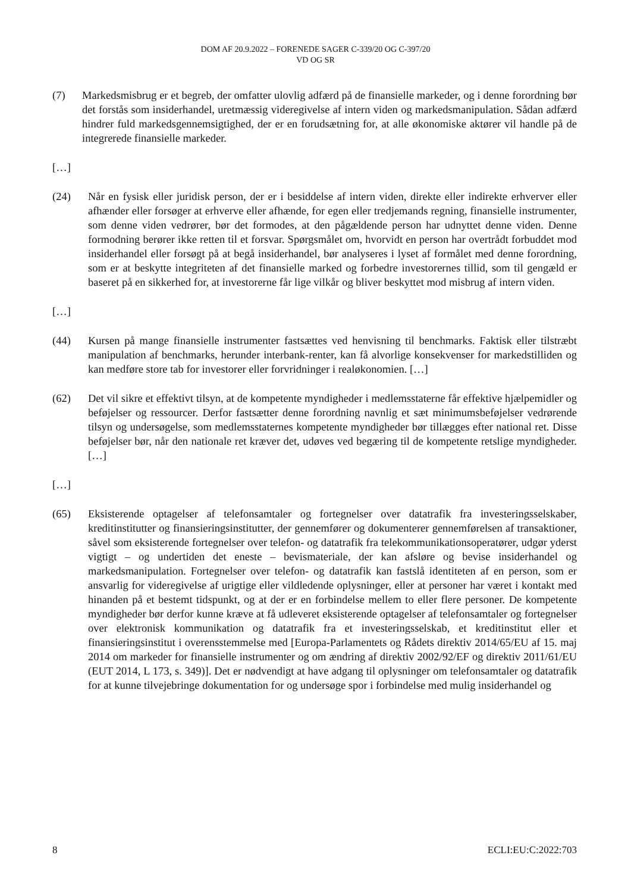DOM AF 20.9.2022 – FORENEDE SAGER C-339/20 OG C-397/20
VD OG SR
(7) Markedsmisbrug er et begreb, der omfatter ulovlig adfærd på de finansielle markeder, og i denne forordning bør det forstås som insiderhandel, uretmæssig videregivelse af intern viden og markedsmanipulation. Sådan adfærd hindrer fuld markedsgennemsigtighed, der er en forudsætning for, at alle økonomiske aktører vil handle på de integrerede finansielle markeder.
[…]
(24) Når en fysisk eller juridisk person, der er i besiddelse af intern viden, direkte eller indirekte erhverver eller afhænder eller forsøger at erhverve eller afhænde, for egen eller tredjemands regning, finansielle instrumenter, som denne viden vedrører, bør det formodes, at den pågældende person har udnyttet denne viden. Denne formodning berører ikke retten til et forsvar. Spørgsmålet om, hvorvidt en person har overtrådt forbuddet mod insiderhandel eller forsøgt på at begå insiderhandel, bør analyseres i lyset af formålet med denne forordning, som er at beskytte integriteten af det finansielle marked og forbedre investorernes tillid, som til gengæld er baseret på en sikkerhed for, at investorerne får lige vilkår og bliver beskyttet mod misbrug af intern viden.
[…]
(44) Kursen på mange finansielle instrumenter fastsættes ved henvisning til benchmarks. Faktisk eller tilstræbt manipulation af benchmarks, herunder interbank-renter, kan få alvorlige konsekvenser for markedstilliden og kan medføre store tab for investorer eller forvridninger i realøkonomien. […]
(62) Det vil sikre et effektivt tilsyn, at de kompetente myndigheder i medlemsstaterne får effektive hjælpemidler og beføjelser og ressourcer. Derfor fastsætter denne forordning navnlig et sæt minimumsbeføjelser vedrørende tilsyn og undersøgelse, som medlemsstaternes kompetente myndigheder bør tillægges efter national ret. Disse beføjelser bør, når den nationale ret kræver det, udøves ved begæring til de kompetente retslige myndigheder. […]
[…]
(65) Eksisterende optagelser af telefonsamtaler og fortegnelser over datatrafik fra investeringsselskaber, kreditinstitutter og finansieringsinstitutter, der gennemfører og dokumenterer gennemførelsen af transaktioner, såvel som eksisterende fortegnelser over telefon- og datatrafik fra telekommunikationsoperatører, udgør yderst vigtigt – og undertiden det eneste – bevismateriale, der kan afsløre og bevise insiderhandel og markedsmanipulation. Fortegnelser over telefon- og datatrafik kan fastslå identiteten af en person, som er ansvarlig for videregivelse af urigtige eller vildledende oplysninger, eller at personer har været i kontakt med hinanden på et bestemt tidspunkt, og at der er en forbindelse mellem to eller flere personer. De kompetente myndigheder bør derfor kunne kræve at få udleveret eksisterende optagelser af telefonsamtaler og fortegnelser over elektronisk kommunikation og datatrafik fra et investeringsselskab, et kreditinstitut eller et finansieringsinstitut i overensstemmelse med [Europa-Parlamentets og Rådets direktiv 2014/65/EU af 15. maj 2014 om markeder for finansielle instrumenter og om ændring af direktiv 2002/92/EF og direktiv 2011/61/EU (EUT 2014, L 173, s. 349)]. Det er nødvendigt at have adgang til oplysninger om telefonsamtaler og datatrafik for at kunne tilvejebringe dokumentation for og undersøge spor i forbindelse med mulig insiderhandel og
8 ECLI:EU:C:2022:703